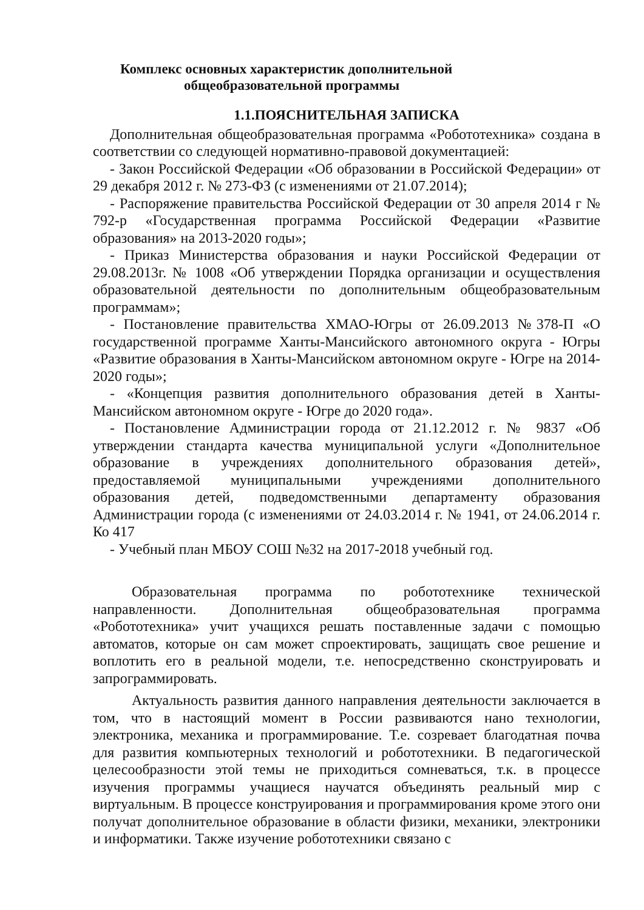Комплекс основных характеристик дополнительной
общеобразовательной программы
1.1.ПОЯСНИТЕЛЬНАЯ ЗАПИСКА
Дополнительная общеобразовательная программа «Робототехника» создана в соответствии со следующей нормативно-правовой документацией:
- Закон Российской Федерации «Об образовании в Российской Федерации» от 29 декабря 2012 г. № 273-ФЗ (с изменениями от 21.07.2014);
- Распоряжение правительства Российской Федерации от 30 апреля 2014 г № 792-р «Государственная программа Российской Федерации «Развитие образования» на 2013-2020 годы»;
- Приказ Министерства образования и науки Российской Федерации от 29.08.2013г. № 1008 «Об утверждении Порядка организации и осуществления образовательной деятельности по дополнительным общеобразовательным программам»;
- Постановление правительства ХМАО-Югры от 26.09.2013 №378-П «О государственной программе Ханты-Мансийского автономного округа - Югры «Развитие образования в Ханты-Мансийском автономном округе - Югре на 2014-2020 годы»;
- «Концепция развития дополнительного образования детей в Ханты-Мансийском автономном округе - Югре до 2020 года».
- Постановление Администрации города от 21.12.2012 г. № 9837 «Об утверждении стандарта качества муниципальной услуги «Дополнительное образование в учреждениях дополнительного образования детей», предоставляемой муниципальными учреждениями дополнительного образования детей, подведомственными департаменту образования Администрации города (с изменениями от 24.03.2014 г. № 1941, от 24.06.2014 г. Ко 417
- Учебный план МБОУ СОШ №32 на 2017-2018 учебный год.
Образовательная программа по робототехнике технической направленности. Дополнительная общеобразовательная программа «Робототехника» учит учащихся решать поставленные задачи с помощью автоматов, которые он сам может спроектировать, защищать свое решение и воплотить его в реальной модели, т.е. непосредственно сконструировать и запрограммировать.
Актуальность развития данного направления деятельности заключается в том, что в настоящий момент в России развиваются нано технологии, электроника, механика и программирование. Т.е. созревает благодатная почва для развития компьютерных технологий и робототехники. В педагогической целесообразности этой темы не приходиться сомневаться, т.к. в процессе изучения программы учащиеся научатся объединять реальный мир с виртуальным. В процессе конструирования и программирования кроме этого они получат дополнительное образование в области физики, механики, электроники и информатики. Также изучение робототехники связано с